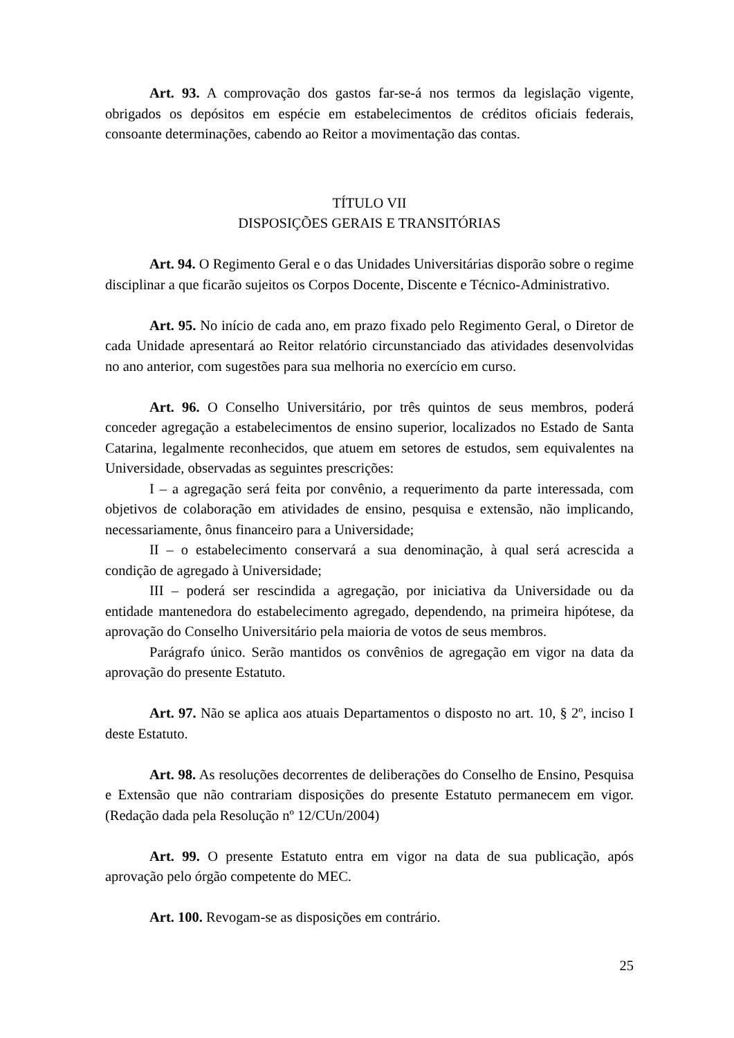Art. 93. A comprovação dos gastos far-se-á nos termos da legislação vigente, obrigados os depósitos em espécie em estabelecimentos de créditos oficiais federais, consoante determinações, cabendo ao Reitor a movimentação das contas.
TÍTULO VII
DISPOSIÇÕES GERAIS E TRANSITÓRIAS
Art. 94. O Regimento Geral e o das Unidades Universitárias disporão sobre o regime disciplinar a que ficarão sujeitos os Corpos Docente, Discente e Técnico-Administrativo.
Art. 95. No início de cada ano, em prazo fixado pelo Regimento Geral, o Diretor de cada Unidade apresentará ao Reitor relatório circunstanciado das atividades desenvolvidas no ano anterior, com sugestões para sua melhoria no exercício em curso.
Art. 96. O Conselho Universitário, por três quintos de seus membros, poderá conceder agregação a estabelecimentos de ensino superior, localizados no Estado de Santa Catarina, legalmente reconhecidos, que atuem em setores de estudos, sem equivalentes na Universidade, observadas as seguintes prescrições:
I – a agregação será feita por convênio, a requerimento da parte interessada, com objetivos de colaboração em atividades de ensino, pesquisa e extensão, não implicando, necessariamente, ônus financeiro para a Universidade;
II – o estabelecimento conservará a sua denominação, à qual será acrescida a condição de agregado à Universidade;
III – poderá ser rescindida a agregação, por iniciativa da Universidade ou da entidade mantenedora do estabelecimento agregado, dependendo, na primeira hipótese, da aprovação do Conselho Universitário pela maioria de votos de seus membros.
Parágrafo único. Serão mantidos os convênios de agregação em vigor na data da aprovação do presente Estatuto.
Art. 97. Não se aplica aos atuais Departamentos o disposto no art. 10, § 2º, inciso I deste Estatuto.
Art. 98. As resoluções decorrentes de deliberações do Conselho de Ensino, Pesquisa e Extensão que não contrariam disposições do presente Estatuto permanecem em vigor. (Redação dada pela Resolução nº 12/CUn/2004)
Art. 99. O presente Estatuto entra em vigor na data de sua publicação, após aprovação pelo órgão competente do MEC.
Art. 100. Revogam-se as disposições em contrário.
25